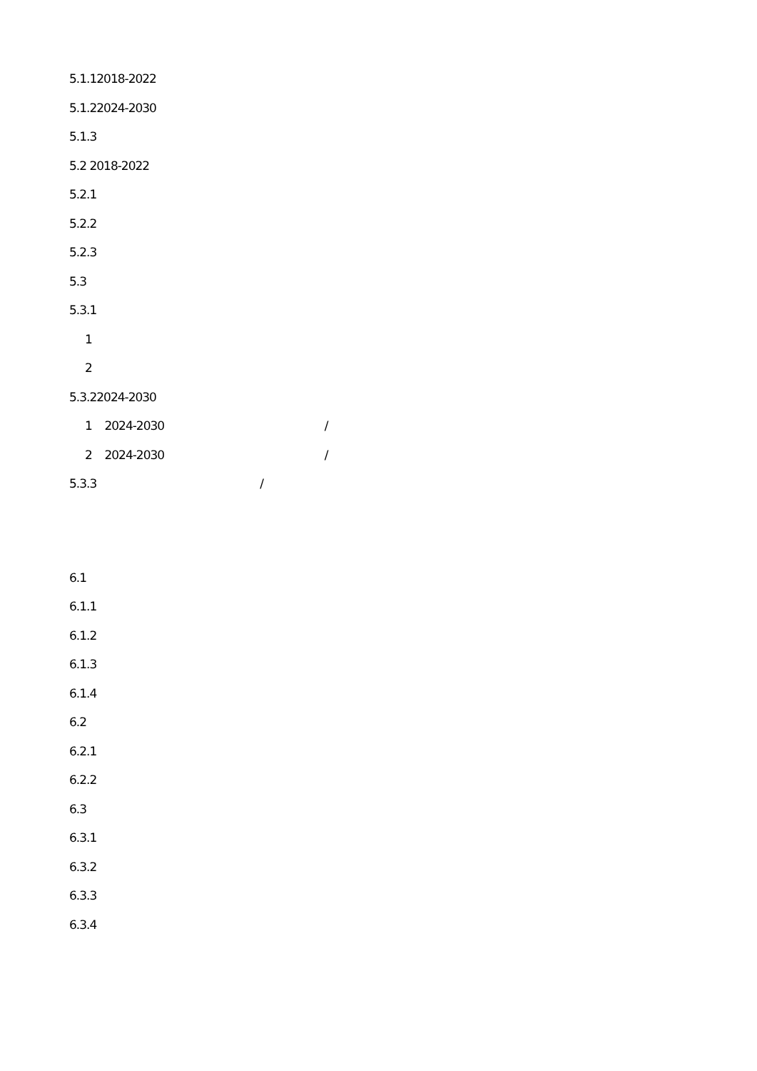5.1.12018-2022
5.1.22024-2030
5.1.3
5.2 2018-2022
5.2.1
5.2.2
5.2.3
5.3
5.3.1
1
2
5.3.22024-2030
1 2024-2030 /
2 2024-2030 /
5.3.3 /
6.1
6.1.1
6.1.2
6.1.3
6.1.4
6.2
6.2.1
6.2.2
6.3
6.3.1
6.3.2
6.3.3
6.3.4